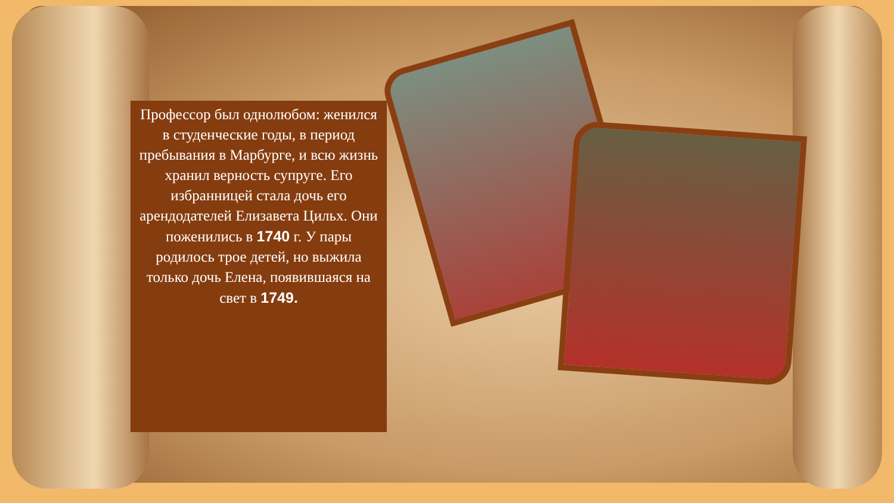Профессор был однолюбом: женился в студенческие годы, в период пребывания в Марбурге, и всю жизнь хранил верность супруге. Его избранницей стала дочь его арендодателей Елизавета Цильх. Они поженились в 1740 г. У пары родилось трое детей, но выжила только дочь Елена, появившаяся на свет в 1749.